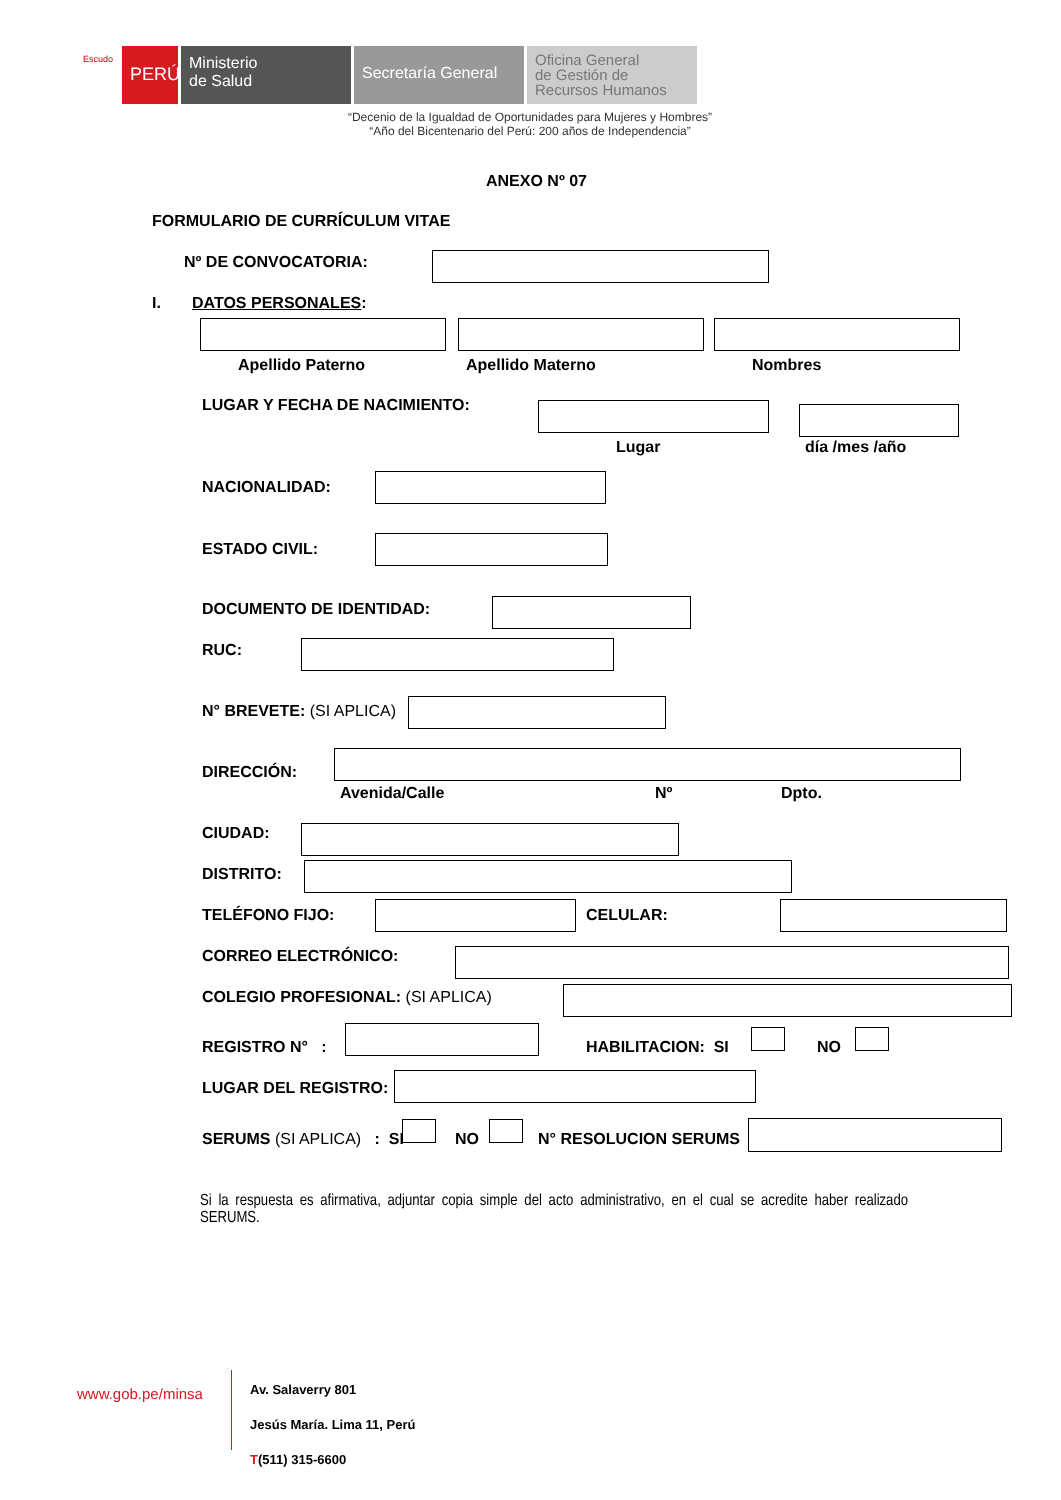Escudo
PERÚ
Ministerio
de Salud
Secretaría General
Oficina General
de Gestión de
Recursos Humanos
“Decenio de la Igualdad de Oportunidades para Mujeres y Hombres”
“Año del Bicentenario del Perú: 200 años de Independencia”
ANEXO Nº 07
FORMULARIO DE CURRÍCULUM VITAE
Nº DE CONVOCATORIA:
I. DATOS PERSONALES:
Apellido Paterno Apellido Materno Nombres
LUGAR Y FECHA DE NACIMIENTO:
Lugar día /mes /año
NACIONALIDAD:
ESTADO CIVIL:
DOCUMENTO DE IDENTIDAD:
RUC:
N° BREVETE: (SI APLICA)
DIRECCIÓN:
Avenida/Calle Nº Dpto.
CIUDAD:
DISTRITO:
TELÉFONO FIJO: CELULAR:
CORREO ELECTRÓNICO:
COLEGIO PROFESIONAL: (SI APLICA)
REGISTRO N° : HABILITACION: SI NO
LUGAR DEL REGISTRO:
SERUMS (SI APLICA) : SI NO N° RESOLUCION SERUMS
Si la respuesta es afirmativa, adjuntar copia simple del acto administrativo, en el cual se acredite haber realizado SERUMS.
www.gob.pe/minsa
Av. Salaverry 801
Jesús María. Lima 11, Perú
T(511) 315-6600